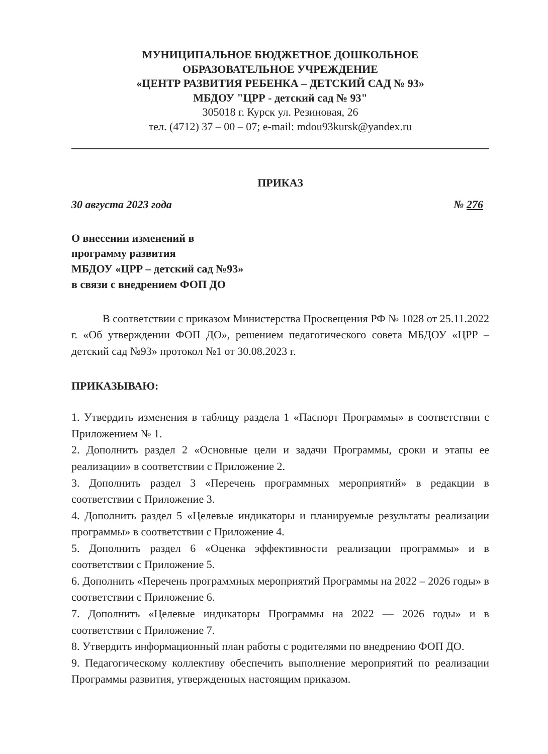МУНИЦИПАЛЬНОЕ БЮДЖЕТНОЕ ДОШКОЛЬНОЕ
ОБРАЗОВАТЕЛЬНОЕ УЧРЕЖДЕНИЕ
«ЦЕНТР РАЗВИТИЯ РЕБЕНКА – ДЕТСКИЙ САД № 93»
МБДОУ "ЦРР - детский сад № 93"
305018 г. Курск ул. Резиновая, 26
тел. (4712) 37 – 00 – 07; e-mail: mdou93kursk@yandex.ru
ПРИКАЗ
30 августа 2023 года № 276
О внесении изменений в
программу развития
МБДОУ «ЦРР – детский сад №93»
в связи с внедрением ФОП ДО
В соответствии с приказом Министерства Просвещения РФ № 1028 от 25.11.2022 г. «Об утверждении ФОП ДО», решением педагогического совета МБДОУ «ЦРР – детский сад №93» протокол №1 от 30.08.2023 г.
ПРИКАЗЫВАЮ:
1. Утвердить изменения в таблицу раздела 1 «Паспорт Программы» в соответствии с Приложением № 1.
2. Дополнить раздел 2 «Основные цели и задачи Программы, сроки и этапы ее реализации» в соответствии с Приложение 2.
3. Дополнить раздел 3 «Перечень программных мероприятий» в редакции в соответствии с Приложение 3.
4. Дополнить раздел 5 «Целевые индикаторы и планируемые результаты реализации программы» в соответствии с Приложение 4.
5. Дополнить раздел 6 «Оценка эффективности реализации программы» и в соответствии с Приложение 5.
6. Дополнить «Перечень программных мероприятий Программы на 2022 – 2026 годы» в соответствии с Приложение 6.
7. Дополнить «Целевые индикаторы Программы на 2022 — 2026 годы» и в соответствии с Приложение 7.
8. Утвердить информационный план работы с родителями по внедрению ФОП ДО.
9. Педагогическому коллективу обеспечить выполнение мероприятий по реализации Программы развития, утвержденных настоящим приказом.